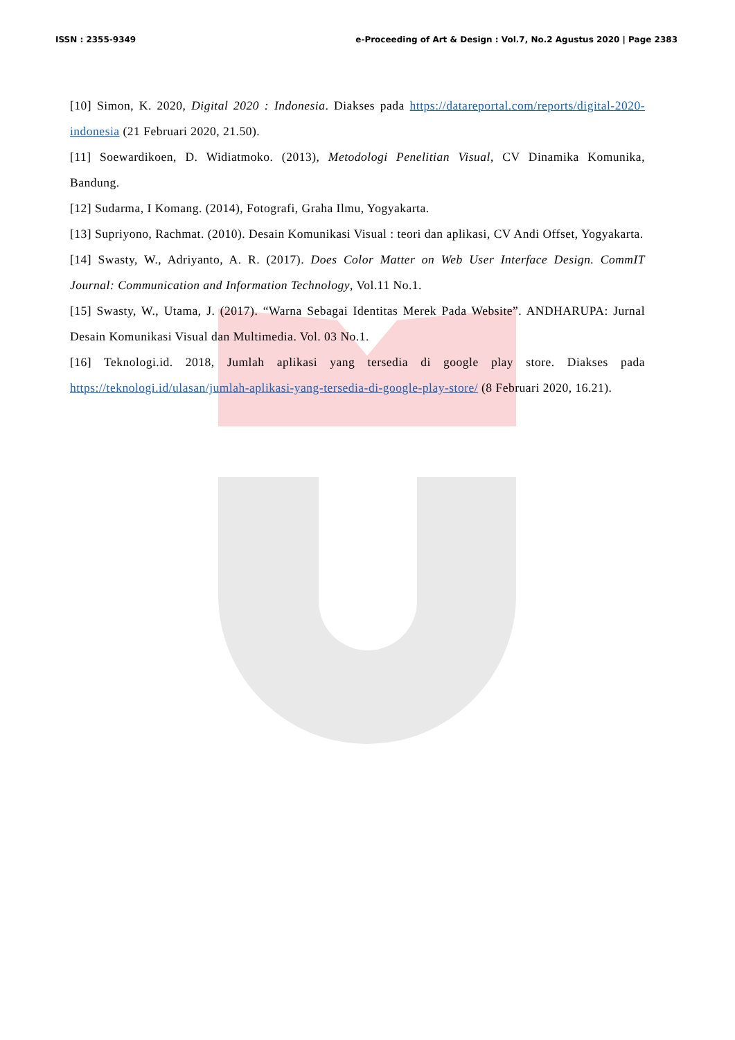ISSN : 2355-9349 e-Proceeding of Art & Design : Vol.7, No.2 Agustus 2020 | Page 2383
[10] Simon, K. 2020, Digital 2020 : Indonesia. Diakses pada https://datareportal.com/reports/digital-2020-indonesia (21 Februari 2020, 21.50).
[11] Soewardikoen, D. Widiatmoko. (2013), Metodologi Penelitian Visual, CV Dinamika Komunika, Bandung.
[12] Sudarma, I Komang. (2014), Fotografi, Graha Ilmu, Yogyakarta.
[13] Supriyono, Rachmat. (2010). Desain Komunikasi Visual : teori dan aplikasi, CV Andi Offset, Yogyakarta.
[14] Swasty, W., Adriyanto, A. R. (2017). Does Color Matter on Web User Interface Design. CommIT Journal: Communication and Information Technology, Vol.11 No.1.
[15] Swasty, W., Utama, J. (2017). “Warna Sebagai Identitas Merek Pada Website”. ANDHARUPA: Jurnal Desain Komunikasi Visual dan Multimedia. Vol. 03 No.1.
[16] Teknologi.id. 2018, Jumlah aplikasi yang tersedia di google play store. Diakses pada https://teknologi.id/ulasan/jumlah-aplikasi-yang-tersedia-di-google-play-store/ (8 Februari 2020, 16.21).